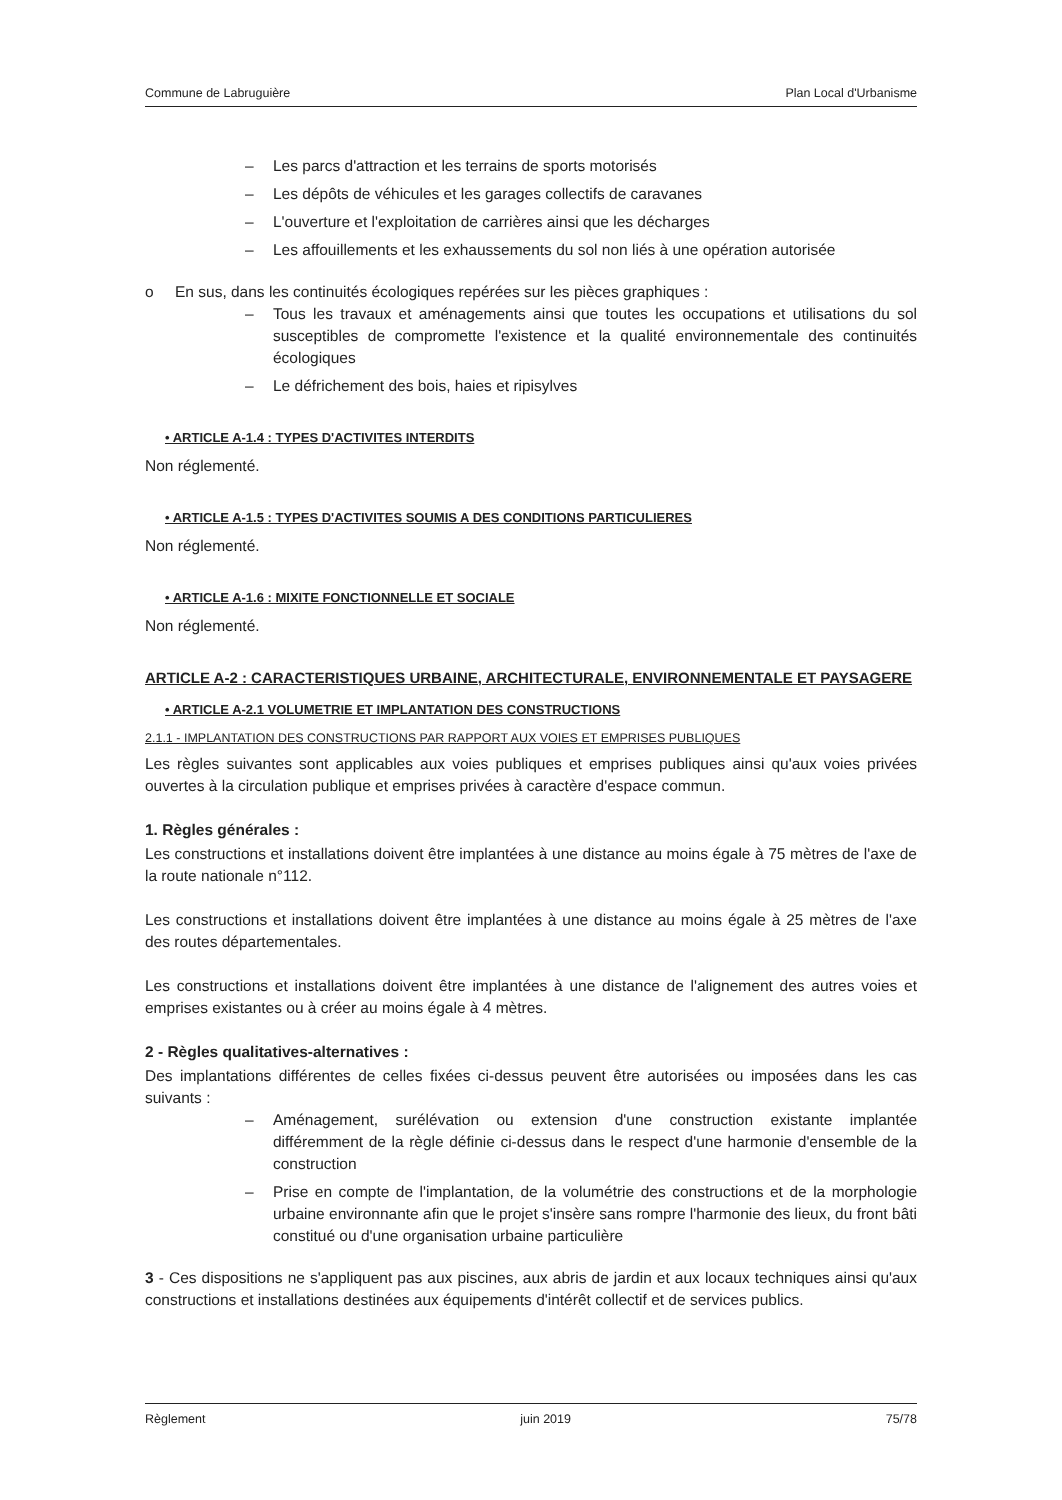Commune de Labruguière Plan Local d'Urbanisme
– Les parcs d'attraction et les terrains de sports motorisés
– Les dépôts de véhicules et les garages collectifs de caravanes
– L'ouverture et l'exploitation de carrières ainsi que les décharges
– Les affouillements et les exhaussements du sol non liés à une opération autorisée
o En sus, dans les continuités écologiques repérées sur les pièces graphiques :
– Tous les travaux et aménagements ainsi que toutes les occupations et utilisations du sol susceptibles de compromette l'existence et la qualité environnementale des continuités écologiques
– Le défrichement des bois, haies et ripisylves
• ARTICLE A-1.4 : TYPES D'ACTIVITES INTERDITS
Non réglementé.
• ARTICLE A-1.5 : TYPES D'ACTIVITES SOUMIS A DES CONDITIONS PARTICULIERES
Non réglementé.
• ARTICLE A-1.6 : MIXITE FONCTIONNELLE ET SOCIALE
Non réglementé.
ARTICLE A-2 : CARACTERISTIQUES URBAINE, ARCHITECTURALE, ENVIRONNEMENTALE ET PAYSAGERE
• ARTICLE A-2.1 VOLUMETRIE ET IMPLANTATION DES CONSTRUCTIONS
2.1.1 - IMPLANTATION DES CONSTRUCTIONS PAR RAPPORT AUX VOIES ET EMPRISES PUBLIQUES
Les règles suivantes sont applicables aux voies publiques et emprises publiques ainsi qu'aux voies privées ouvertes à la circulation publique et emprises privées à caractère d'espace commun.
1. Règles générales :
Les constructions et installations doivent être implantées à une distance au moins égale à 75 mètres de l'axe de la route nationale n°112.
Les constructions et installations doivent être implantées à une distance au moins égale à 25 mètres de l'axe des routes départementales.
Les constructions et installations doivent être implantées à une distance de l'alignement des autres voies et emprises existantes ou à créer au moins égale à 4 mètres.
2 - Règles qualitatives-alternatives :
Des implantations différentes de celles fixées ci-dessus peuvent être autorisées ou imposées dans les cas suivants :
– Aménagement, surélévation ou extension d'une construction existante implantée différemment de la règle définie ci-dessus dans le respect d'une harmonie d'ensemble de la construction
– Prise en compte de l'implantation, de la volumétrie des constructions et de la morphologie urbaine environnante afin que le projet s'insère sans rompre l'harmonie des lieux, du front bâti constitué ou d'une organisation urbaine particulière
3 - Ces dispositions ne s'appliquent pas aux piscines, aux abris de jardin et aux locaux techniques ainsi qu'aux constructions et installations destinées aux équipements d'intérêt collectif et de services publics.
Règlement juin 2019 75/78